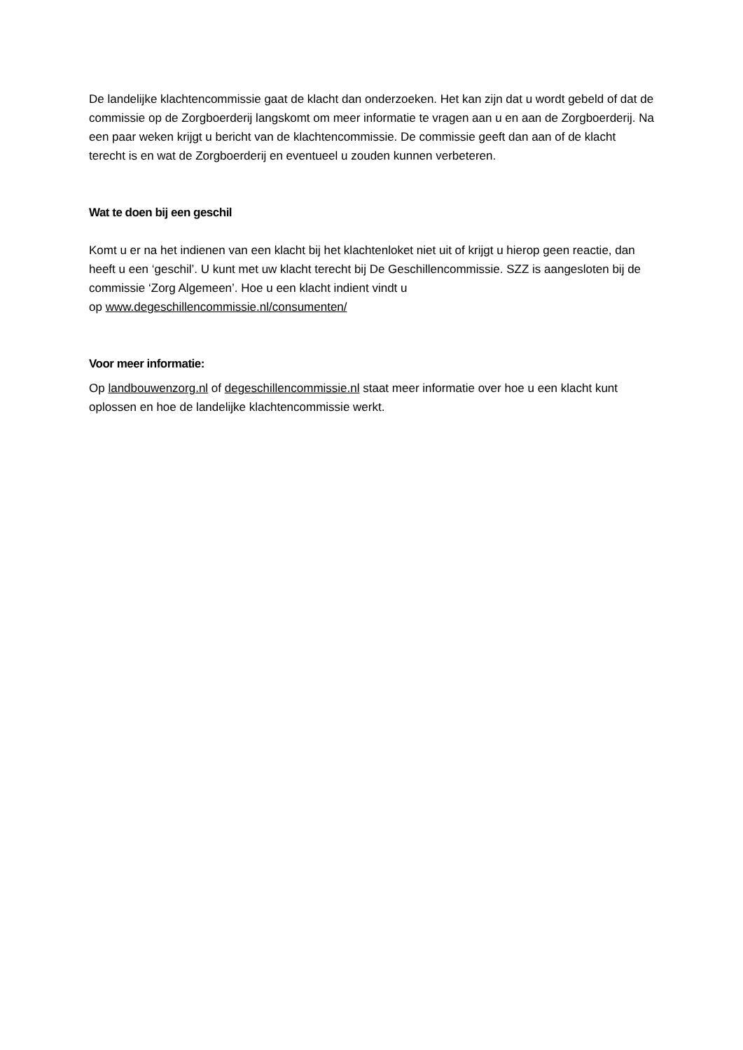De landelijke klachtencommissie gaat de klacht dan onderzoeken. Het kan zijn dat u wordt gebeld of dat de commissie op de Zorgboerderij langskomt om meer informatie te vragen aan u en aan de Zorgboerderij. Na een paar weken krijgt u bericht van de klachtencommissie. De commissie geeft dan aan of de klacht terecht is en wat de Zorgboerderij en eventueel u zouden kunnen verbeteren.
Wat te doen bij een geschil
Komt u er na het indienen van een klacht bij het klachtenloket niet uit of krijgt u hierop geen reactie, dan heeft u een ‘geschil’. U kunt met uw klacht terecht bij De Geschillencommissie. SZZ is aangesloten bij de commissie ‘Zorg Algemeen’. Hoe u een klacht indient vindt u
op www.degeschillencommissie.nl/consumenten/
Voor meer informatie:
Op landbouwenzorg.nl of degeschillencommissie.nl staat meer informatie over hoe u een klacht kunt oplossen en hoe de landelijke klachtencommissie werkt.